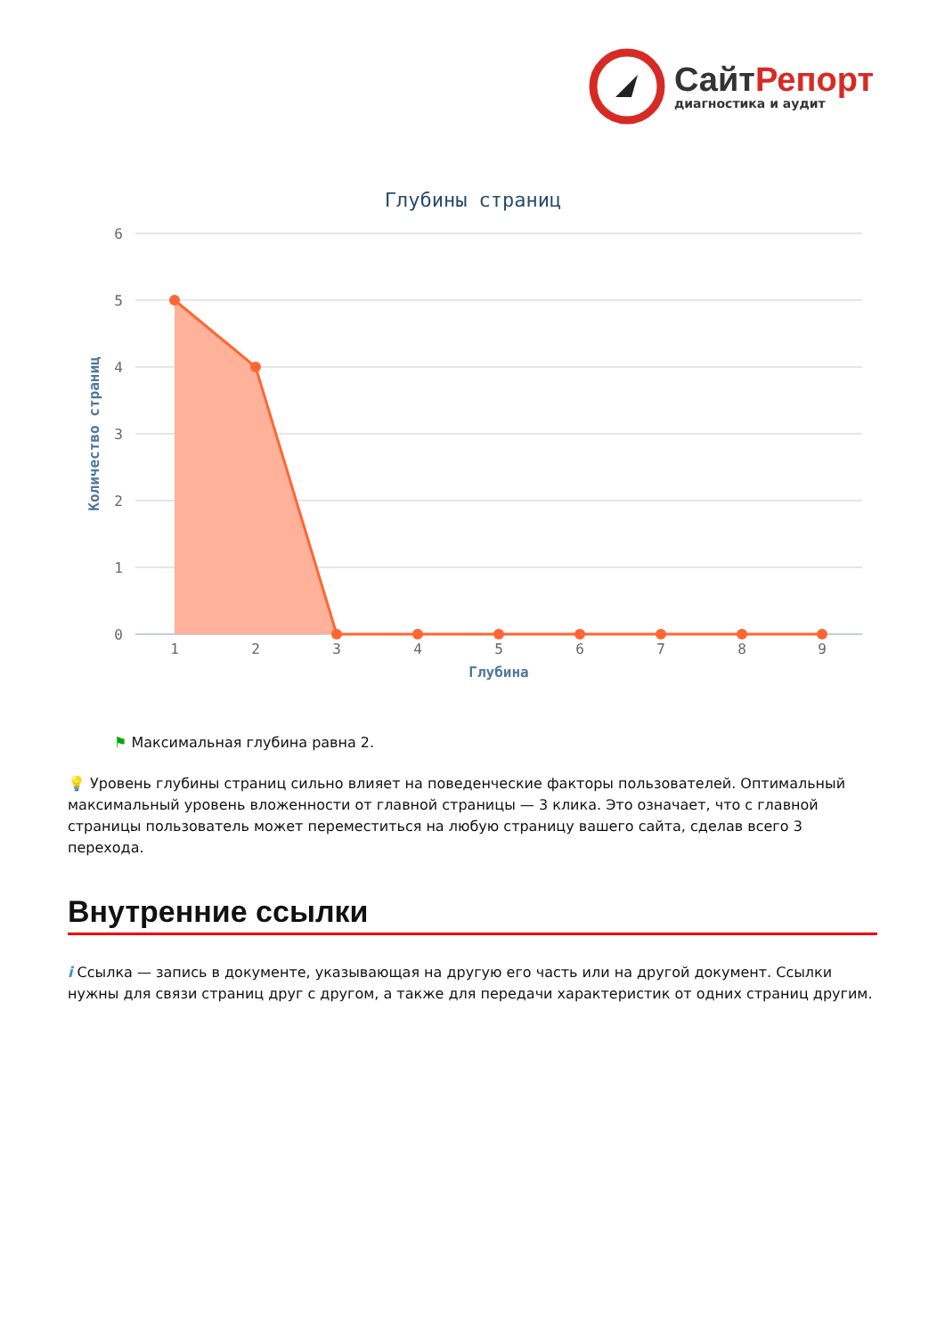Сайт Репорт
диагностика и аудит
Глубины страниц
6
5
4
3
2
1
0
Количество страниц
1
2
3
4
5
6
7
8
9
Глубина
⚑ Максимальная глубина равна 2.
💡 Уровень глубины страниц сильно влияет на поведенческие факторы пользователей. Оптимальный максимальный уровень вложенности от главной страницы — 3 клика. Это означает, что с главной страницы пользователь может переместиться на любую страницу вашего сайта, сделав всего 3 перехода.
Внутренние ссылки
i Ссылка — запись в документе, указывающая на другую его часть или на другой документ. Ссылки нужны для связи страниц друг с другом, а также для передачи характеристик от одних страниц другим.